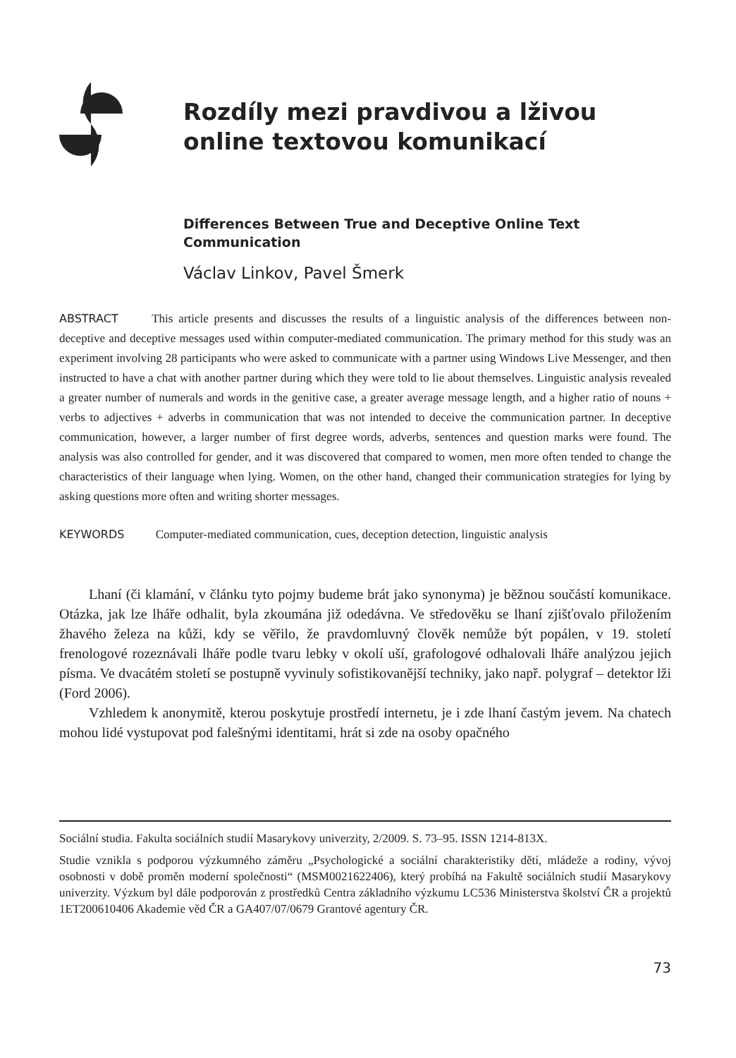Rozdíly mezi pravdivou a lživou
online textovou komunikací
Differences Between True and Deceptive Online Text
Communication
Václav Linkov, Pavel Šmerk
ABSTRACT This article presents and discusses the results of a linguistic analysis of the differences between non-deceptive and deceptive messages used within computer-mediated communication. The primary method for this study was an experiment involving 28 participants who were asked to communicate with a partner using Windows Live Messenger, and then instructed to have a chat with another partner during which they were told to lie about themselves. Linguistic analysis revealed a greater number of numerals and words in the genitive case, a greater average message length, and a higher ratio of nouns + verbs to adjectives + adverbs in communication that was not intended to deceive the communication partner. In deceptive communication, however, a larger number of first degree words, adverbs, sentences and question marks were found. The analysis was also controlled for gender, and it was discovered that compared to women, men more often tended to change the characteristics of their language when lying. Women, on the other hand, changed their communication strategies for lying by asking questions more often and writing shorter messages.
KEYWORDS Computer-mediated communication, cues, deception detection, linguistic analysis
Lhaní (či klamání, v článku tyto pojmy budeme brát jako synonyma) je běžnou součástí komunikace. Otázka, jak lze lháře odhalit, byla zkoumána již odedávna. Ve středověku se lhaní zjišťovalo přiložením žhavého železa na kůži, kdy se věřilo, že pravdomluvný člověk nemůže být popálen, v 19. století frenologové rozeznávali lháře podle tvaru lebky v okolí uší, grafologové odhalovali lháře analýzou jejich písma. Ve dvacátém století se postupně vyvinuly sofistikovanější techniky, jako např. polygraf – detektor lži (Ford 2006).
Vzhledem k anonymitě, kterou poskytuje prostředí internetu, je i zde lhaní častým jevem. Na chatech mohou lidé vystupovat pod falešnými identitami, hrát si zde na osoby opačného
Sociální studia. Fakulta sociálních studií Masarykovy univerzity, 2/2009. S. 73–95. ISSN 1214-813X.
Studie vznikla s podporou výzkumného záměru „Psychologické a sociální charakteristiky dětí, mládeže a rodiny, vývoj osobnosti v době proměn moderní společnosti“ (MSM0021622406), který probíhá na Fakultě sociálních studií Masarykovy univerzity. Výzkum byl dále podporován z prostředků Centra základního výzkumu LC536 Ministerstva školství ČR a projektů 1ET200610406 Akademie věd ČR a GA407/07/0679 Grantové agentury ČR.
73